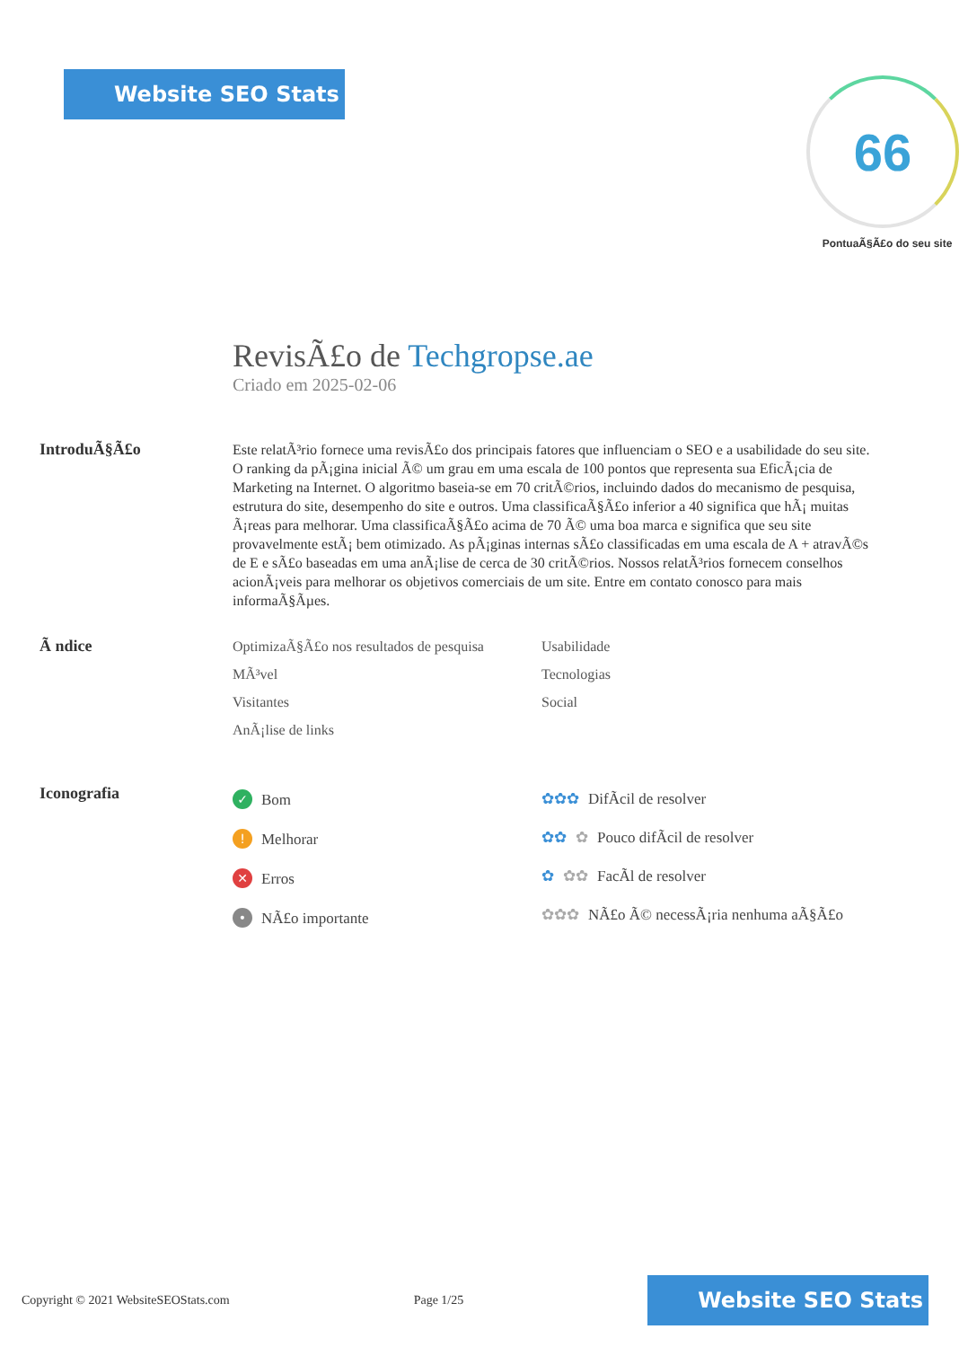Website SEO Stats
66
PontuaÃ§Ã£o do seu site
RevisÃ£o de Techgropse.ae
Criado em 2025-02-06
IntroduÃ§Ã£o
Este relatÃ³rio fornece uma revisÃ£o dos principais fatores que influenciam o SEO e a usabilidade do seu site. O ranking da pÃ¡gina inicial Ã© um grau em uma escala de 100 pontos que representa sua EficÃ¡cia de Marketing na Internet. O algoritmo baseia-se em 70 critÃ©rios, incluindo dados do mecanismo de pesquisa, estrutura do site, desempenho do site e outros. Uma classificaÃ§Ã£o inferior a 40 significa que hÃ¡ muitas Ã¡reas para melhorar. Uma classificaÃ§Ã£o acima de 70 Ã© uma boa marca e significa que seu site provavelmente estÃ¡ bem otimizado. As pÃ¡ginas internas sÃ£o classificadas em uma escala de A + atravÃ©s de E e sÃ£o baseadas em uma anÃ¡lise de cerca de 30 critÃ©rios. Nossos relatÃ³rios fornecem conselhos acionÃ¡veis para melhorar os objetivos comerciais de um site. Entre em contato conosco para mais informaÃ§Ãµes.
Ã ndice
OptimizaÃ§Ã£o nos resultados de pesquisa
Usabilidade
MÃ³vel
Tecnologias
Visitantes
Social
AnÃ¡lise de links
Iconografia
✓ Bom
! Melhorar
✕ Erros
• NÃ£o importante
✿✿✿ DifÃcil de resolver
✿✿ ✿ Pouco difÃcil de resolver
✿ ✿✿ FacÃl de resolver
✿✿✿ NÃ£o Ã© necessÃ¡ria nenhuma aÃ§Ã£o
Copyright © 2021 WebsiteSEOStats.com Page 1/25 Website SEO Stats